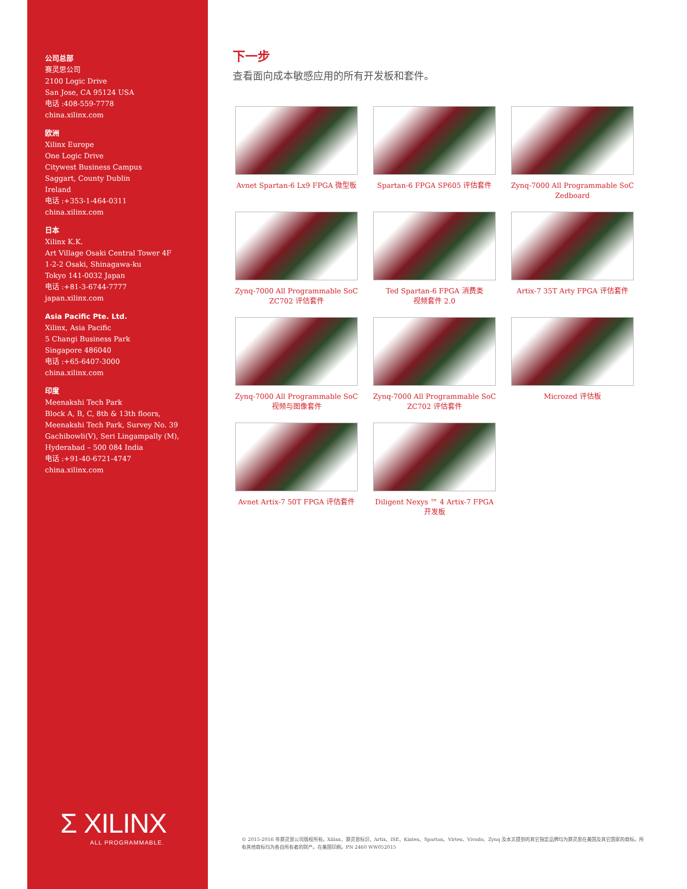公司总部
赛灵思公司
2100 Logic Drive
San Jose, CA 95124 USA
电话 :408-559-7778
china.xilinx.com
欧洲
Xilinx Europe
One Logic Drive
Citywest Business Campus
Saggart, County Dublin
Ireland
电话 :+353-1-464-0311
china.xilinx.com
日本
Xilinx K.K.
Art Village Osaki Central Tower 4F
1-2-2 Osaki, Shinagawa-ku
Tokyo 141-0032 Japan
电话 :+81-3-6744-7777
japan.xilinx.com
Asia Pacific Pte. Ltd.
Xilinx, Asia Pacific
5 Changi Business Park
Singapore 486040
电话 :+65-6407-3000
china.xilinx.com
印度
Meenakshi Tech Park
Block A, B, C, 8th & 13th floors,
Meenakshi Tech Park, Survey No. 39
Gachibowli(V), Seri Lingampally (M),
Hyderabad – 500 084 India
电话 :+91-40-6721-4747
china.xilinx.com
Σ XILINX
ALL PROGRAMMABLE.
下一步
查看面向成本敏感应用的所有开发板和套件。
Avnet Spartan-6 Lx9 FPGA 微型板
Spartan-6 FPGA SP605 评估套件
Zynq-7000 All Programmable SoC
Zedboard
Zynq-7000 All Programmable SoC
ZC702 评估套件
Ted Spartan-6 FPGA 消费类
视频套件 2.0
Artix-7 35T Arty FPGA 评估套件
Zynq-7000 All Programmable SoC
视频与图像套件
Zynq-7000 All Programmable SoC
ZC702 评估套件
Microzed 评估板
Avnet Artix-7 50T FPGA 评估套件
Diligent Nexys ™ 4 Artix-7 FPGA
开发板
© 2015-2016 年赛灵思公司版权所有。Xilinx、赛灵思标识、Artix、ISE、Kintex、Spartan、Virtex、Vivado、Zynq 及本文提到的其它指定品牌均为赛灵思在美国及其它国家的商标。所有其他商标均为各自所有者的财产。在美国印刷。PN 2460 WW052015